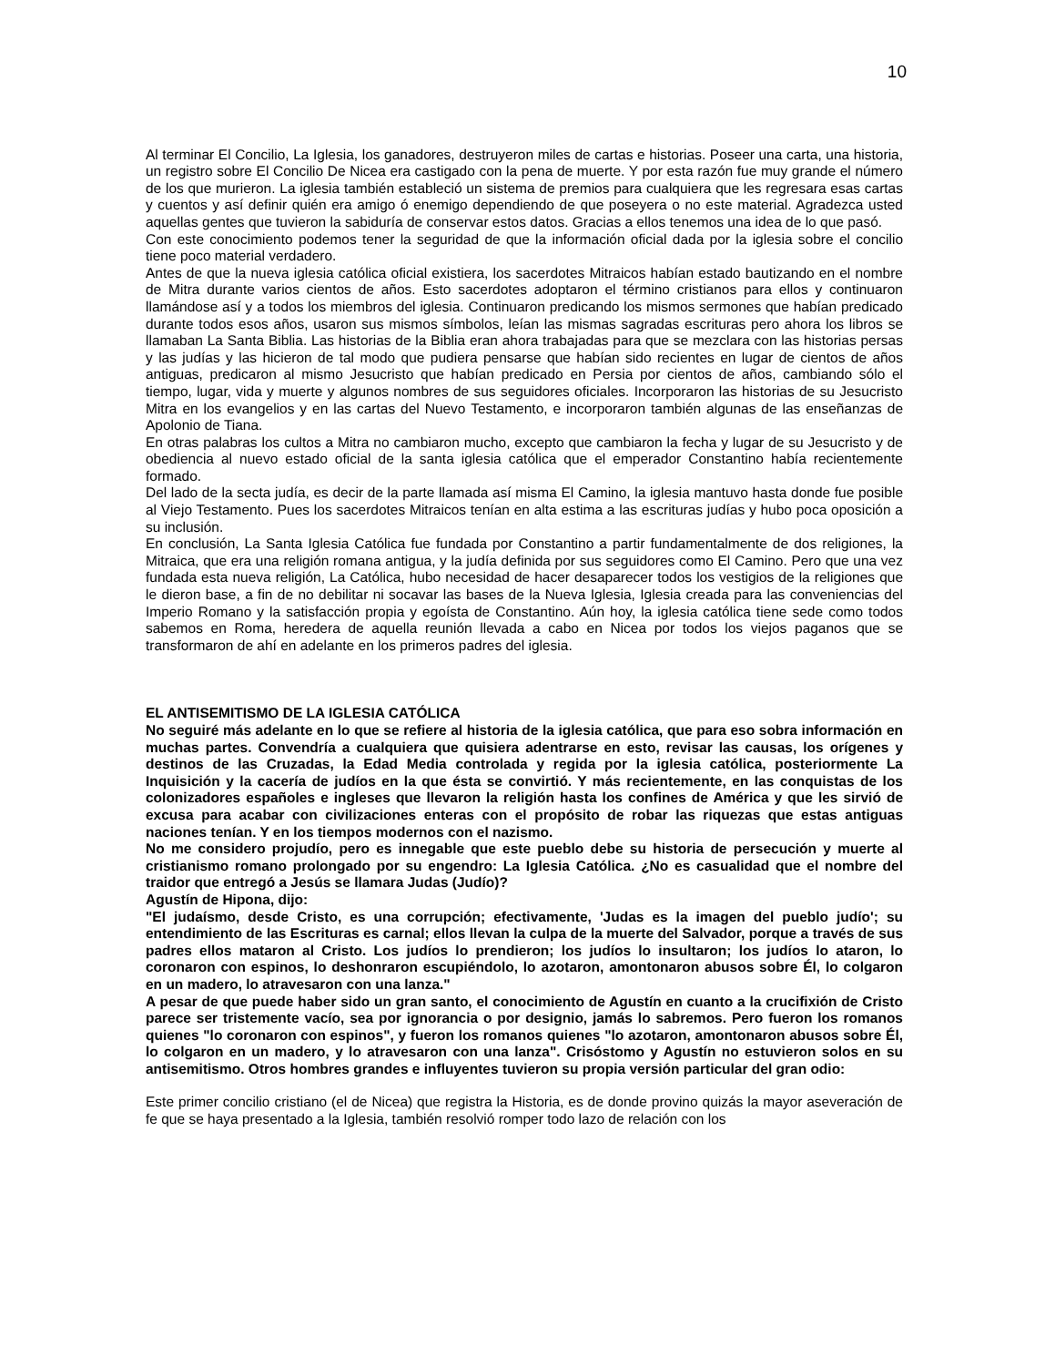10
Al terminar El Concilio, La Iglesia, los ganadores, destruyeron miles de cartas e historias. Poseer una carta, una historia, un registro sobre El Concilio De Nicea era castigado con la pena de muerte. Y por esta razón fue muy grande el número de los que murieron. La iglesia también estableció un sistema de premios para cualquiera que les regresara esas cartas y cuentos y así definir quién era amigo ó enemigo dependiendo de que poseyera o no este material. Agradezca usted aquellas gentes que tuvieron la sabiduría de conservar estos datos. Gracias a ellos tenemos una idea de lo que pasó.
Con este conocimiento podemos tener la seguridad de que la información oficial dada por la iglesia sobre el concilio tiene poco material verdadero.
Antes de que la nueva iglesia católica oficial existiera, los sacerdotes Mitraicos habían estado bautizando en el nombre de Mitra durante varios cientos de años. Esto sacerdotes adoptaron el término cristianos para ellos y continuaron llamándose así y a todos los miembros del iglesia. Continuaron predicando los mismos sermones que habían predicado durante todos esos años, usaron sus mismos símbolos, leían las mismas sagradas escrituras pero ahora los libros se llamaban La Santa Biblia. Las historias de la Biblia eran ahora trabajadas para que se mezclara con las historias persas y las judías y las hicieron de tal modo que pudiera pensarse que habían sido recientes en lugar de cientos de años antiguas, predicaron al mismo Jesucristo que habían predicado en Persia por cientos de años, cambiando sólo el tiempo, lugar, vida y muerte y algunos nombres de sus seguidores oficiales. Incorporaron las historias de su Jesucristo Mitra en los evangelios y en las cartas del Nuevo Testamento, e incorporaron también algunas de las enseñanzas de Apolonio de Tiana.
En otras palabras los cultos a Mitra no cambiaron mucho, excepto que cambiaron la fecha y lugar de su Jesucristo y de obediencia al nuevo estado oficial de la santa iglesia católica que el emperador Constantino había recientemente formado.
Del lado de la secta judía, es decir de la parte llamada así misma El Camino, la iglesia mantuvo hasta donde fue posible al Viejo Testamento. Pues los sacerdotes Mitraicos tenían en alta estima a las escrituras judías y hubo poca oposición a su inclusión.
En conclusión, La Santa Iglesia Católica fue fundada por Constantino a partir fundamentalmente de dos religiones, la Mitraica, que era una religión romana antigua, y la judía definida por sus seguidores como El Camino. Pero que una vez fundada esta nueva religión, La Católica, hubo necesidad de hacer desaparecer todos los vestigios de la religiones que le dieron base, a fin de no debilitar ni socavar las bases de la Nueva Iglesia, Iglesia creada para las conveniencias del Imperio Romano y la satisfacción propia y egoísta de Constantino. Aún hoy, la iglesia católica tiene sede como todos sabemos en Roma, heredera de aquella reunión llevada a cabo en Nicea por todos los viejos paganos que se transformaron de ahí en adelante en los primeros padres del iglesia.
EL ANTISEMITISMO DE LA IGLESIA CATÓLICA
No seguiré más adelante en lo que se refiere al historia de la iglesia católica, que para eso sobra información en muchas partes. Convendría a cualquiera que quisiera adentrarse en esto, revisar las causas, los orígenes y destinos de las Cruzadas, la Edad Media controlada y regida por la iglesia católica, posteriormente La Inquisición y la cacería de judíos en la que ésta se convirtió. Y más recientemente, en las conquistas de los colonizadores españoles e ingleses que llevaron la religión hasta los confines de América y que les sirvió de excusa para acabar con civilizaciones enteras con el propósito de robar las riquezas que estas antiguas naciones tenían. Y en los tiempos modernos con el nazismo.
No me considero projudío, pero es innegable que este pueblo debe su historia de persecución y muerte al cristianismo romano prolongado por su engendro: La Iglesia Católica. ¿No es casualidad que el nombre del traidor que entregó a Jesús se llamara Judas (Judío)?
Agustín de Hipona, dijo:
"El judaísmo, desde Cristo, es una corrupción; efectivamente, 'Judas es la imagen del pueblo judío'; su entendimiento de las Escrituras es carnal; ellos llevan la culpa de la muerte del Salvador, porque a través de sus padres ellos mataron al Cristo. Los judíos lo prendieron; los judíos lo insultaron; los judíos lo ataron, lo coronaron con espinos, lo deshonraron escupiéndolo, lo azotaron, amontonaron abusos sobre Él, lo colgaron en un madero, lo atravesaron con una lanza."
A pesar de que puede haber sido un gran santo, el conocimiento de Agustín en cuanto a la crucifixión de Cristo parece ser tristemente vacío, sea por ignorancia o por designio, jamás lo sabremos. Pero fueron los romanos quienes "lo coronaron con espinos", y fueron los romanos quienes "lo azotaron, amontonaron abusos sobre Él, lo colgaron en un madero, y lo atravesaron con una lanza". Crisóstomo y Agustín no estuvieron solos en su antisemitismo. Otros hombres grandes e influyentes tuvieron su propia versión particular del gran odio:
Este primer concilio cristiano (el de Nicea) que registra la Historia, es de donde provino quizás la mayor aseveración de fe que se haya presentado a la Iglesia, también resolvió romper todo lazo de relación con los